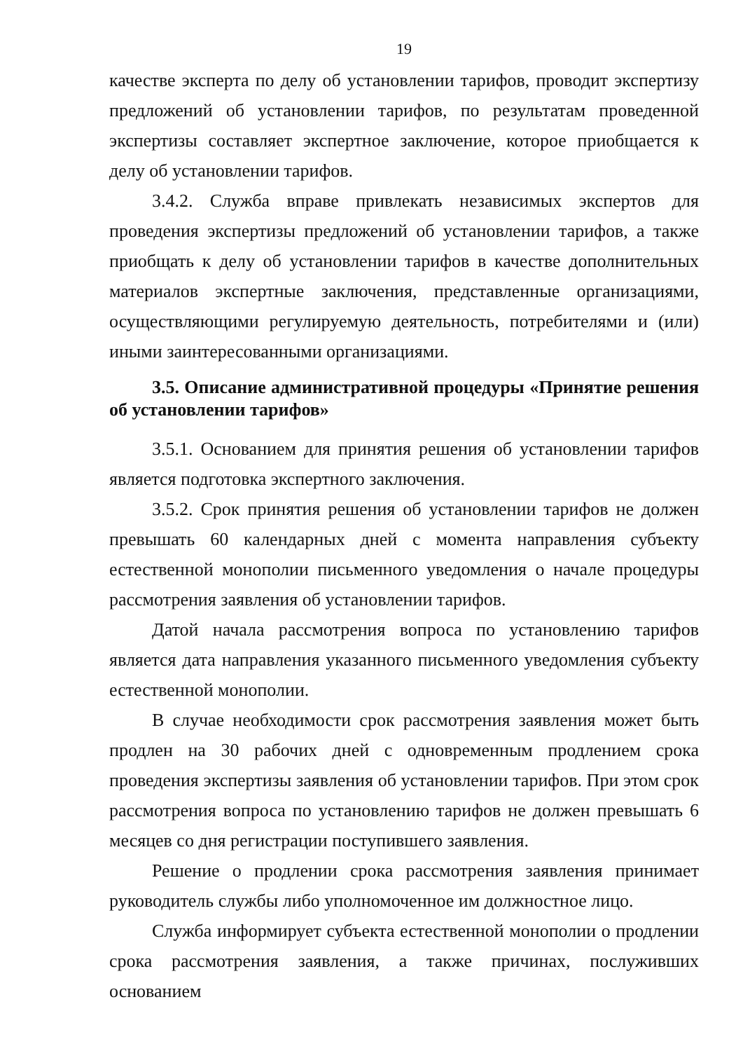19
качестве эксперта по делу об установлении тарифов, проводит экспертизу предложений об установлении тарифов, по результатам проведенной экспертизы составляет экспертное заключение, которое приобщается к делу об установлении тарифов.
3.4.2. Служба вправе привлекать независимых экспертов для проведения экспертизы предложений об установлении тарифов, а также приобщать к делу об установлении тарифов в качестве дополнительных материалов экспертные заключения, представленные организациями, осуществляющими регулируемую деятельность, потребителями и (или) иными заинтересованными организациями.
3.5. Описание административной процедуры «Принятие решения об установлении тарифов»
3.5.1. Основанием для принятия решения об установлении тарифов является подготовка экспертного заключения.
3.5.2. Срок принятия решения об установлении тарифов не должен превышать 60 календарных дней с момента направления субъекту естественной монополии письменного уведомления о начале процедуры рассмотрения заявления об установлении тарифов.
Датой начала рассмотрения вопроса по установлению тарифов является дата направления указанного письменного уведомления субъекту естественной монополии.
В случае необходимости срок рассмотрения заявления может быть продлен на 30 рабочих дней с одновременным продлением срока проведения экспертизы заявления об установлении тарифов. При этом срок рассмотрения вопроса по установлению тарифов не должен превышать 6 месяцев со дня регистрации поступившего заявления.
Решение о продлении срока рассмотрения заявления принимает руководитель службы либо уполномоченное им должностное лицо.
Служба информирует субъекта естественной монополии о продлении срока рассмотрения заявления, а также причинах, послуживших основанием